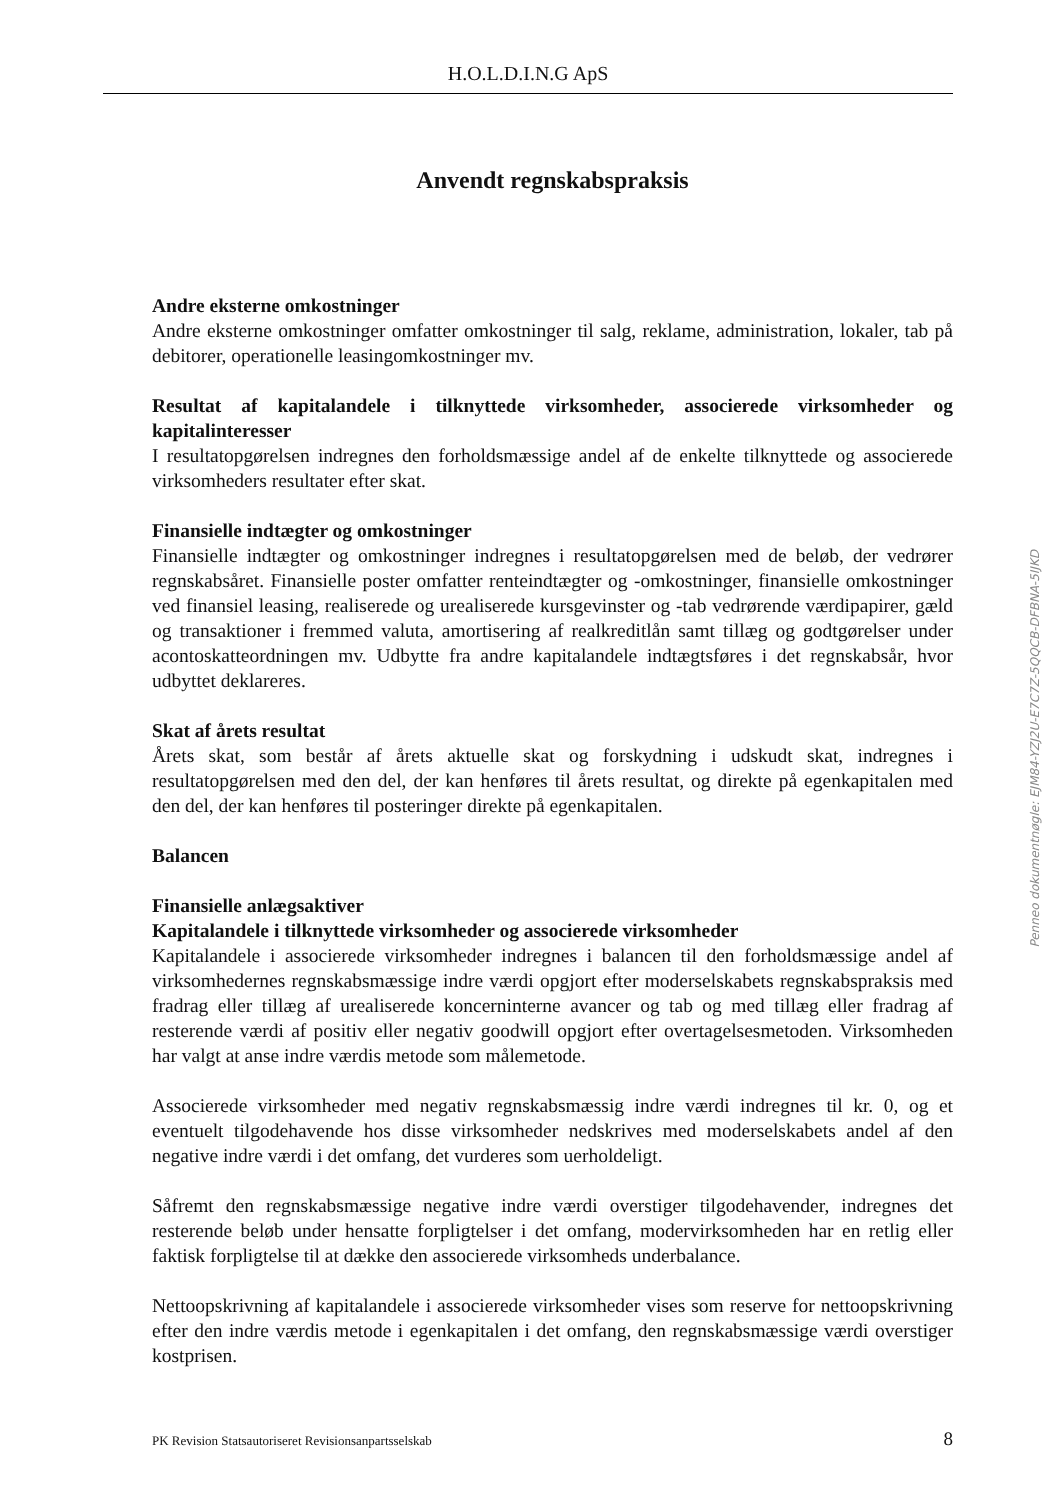H.O.L.D.I.N.G ApS
Anvendt regnskabspraksis
Andre eksterne omkostninger
Andre eksterne omkostninger omfatter omkostninger til salg, reklame, administration, lokaler, tab på debitorer, operationelle leasingomkostninger mv.
Resultat af kapitalandele i tilknyttede virksomheder, associerede virksomheder og kapitalinteresser
I resultatopgørelsen indregnes den forholdsmæssige andel af de enkelte tilknyttede og associerede virksomheders resultater efter skat.
Finansielle indtægter og omkostninger
Finansielle indtægter og omkostninger indregnes i resultatopgørelsen med de beløb, der vedrører regnskabsåret. Finansielle poster omfatter renteindtægter og -omkostninger, finansielle omkostninger ved finansiel leasing, realiserede og urealiserede kursgevinster og -tab vedrørende værdipapirer, gæld og transaktioner i fremmed valuta, amortisering af realkreditlån samt tillæg og godtgørelser under acontoskatteordningen mv. Udbytte fra andre kapitalandele indtægtsføres i det regnskabsår, hvor udbyttet deklareres.
Skat af årets resultat
Årets skat, som består af årets aktuelle skat og forskydning i udskudt skat, indregnes i resultatopgørelsen med den del, der kan henføres til årets resultat, og direkte på egenkapitalen med den del, der kan henføres til posteringer direkte på egenkapitalen.
Balancen
Finansielle anlægsaktiver
Kapitalandele i tilknyttede virksomheder og associerede virksomheder
Kapitalandele i associerede virksomheder indregnes i balancen til den forholdsmæssige andel af virksomhedernes regnskabsmæssige indre værdi opgjort efter moderselskabets regnskabspraksis med fradrag eller tillæg af urealiserede koncerninterne avancer og tab og med tillæg eller fradrag af resterende værdi af positiv eller negativ goodwill opgjort efter overtagelsesmetoden. Virksomheden har valgt at anse indre værdis metode som målemetode.
Associerede virksomheder med negativ regnskabsmæssig indre værdi indregnes til kr. 0, og et eventuelt tilgodehavende hos disse virksomheder nedskrives med moderselskabets andel af den negative indre værdi i det omfang, det vurderes som uerholdeligt.
Såfremt den regnskabsmæssige negative indre værdi overstiger tilgodehavender, indregnes det resterende beløb under hensatte forpligtelser i det omfang, modervirksomheden har en retlig eller faktisk forpligtelse til at dække den associerede virksomheds underbalance.
Nettoopskrivning af kapitalandele i associerede virksomheder vises som reserve for nettoopskrivning efter den indre værdis metode i egenkapitalen i det omfang, den regnskabsmæssige værdi overstiger kostprisen.
Penneo dokumentnøgle: EJM84-YZJ2U-E7C7Z-5QQCB-DFBNA-5IJKD
PK Revision Statsautoriseret Revisionsanpartsselskab 8